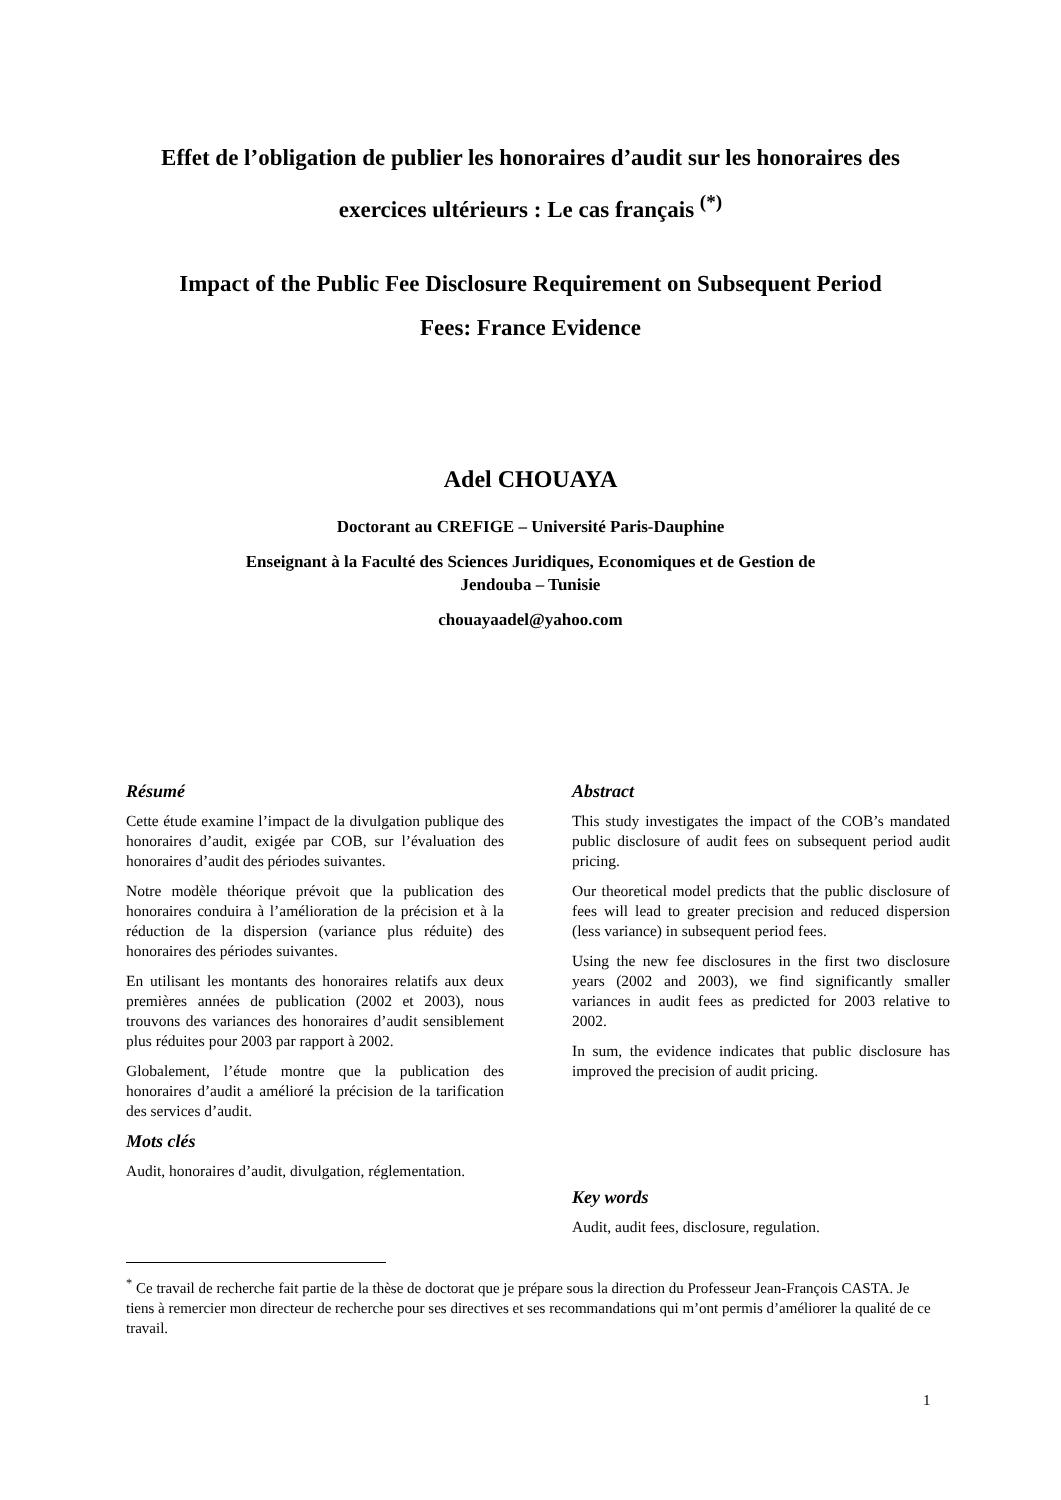Effet de l’obligation de publier les honoraires d’audit sur les honoraires des exercices ultérieurs : Le cas français <sup>(*)</sup>
Impact of the Public Fee Disclosure Requirement on Subsequent Period Fees: France Evidence
Adel CHOUAYA
Doctorant au CREFIGE – Université Paris-Dauphine
Enseignant à la Faculté des Sciences Juridiques, Economiques et de Gestion de
Jendouba – Tunisie
chouayaadel@yahoo.com
Résumé
Cette étude examine l’impact de la divulgation publique des honoraires d’audit, exigée par COB, sur l’évaluation des honoraires d’audit des périodes suivantes.
Notre modèle théorique prévoit que la publication des honoraires conduira à l’amélioration de la précision et à la réduction de la dispersion (variance plus réduite) des honoraires des périodes suivantes.
En utilisant les montants des honoraires relatifs aux deux premières années de publication (2002 et 2003), nous trouvons des variances des honoraires d’audit sensiblement plus réduites pour 2003 par rapport à 2002.
Globalement, l’étude montre que la publication des honoraires d’audit a amélioré la précision de la tarification des services d’audit.
Mots clés
Audit, honoraires d’audit, divulgation, réglementation.
Abstract
This study investigates the impact of the COB’s mandated public disclosure of audit fees on subsequent period audit pricing.
Our theoretical model predicts that the public disclosure of fees will lead to greater precision and reduced dispersion (less variance) in subsequent period fees.
Using the new fee disclosures in the first two disclosure years (2002 and 2003), we find significantly smaller variances in audit fees as predicted for 2003 relative to 2002.
In sum, the evidence indicates that public disclosure has improved the precision of audit pricing.
Key words
Audit, audit fees, disclosure, regulation.
<sup>*</sup> Ce travail de recherche fait partie de la thèse de doctorat que je prépare sous la direction du Professeur Jean-François CASTA. Je tiens à remercier mon directeur de recherche pour ses directives et ses recommandations qui m’ont permis d’améliorer la qualité de ce travail.
1